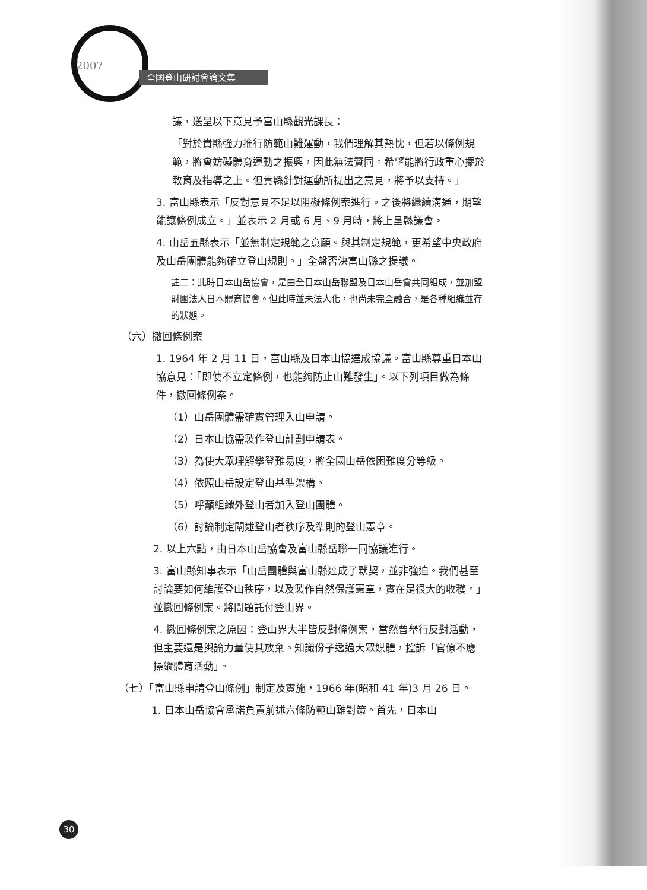2007
全國登山研討會論文集
議，送呈以下意見予富山縣觀光課長：
「對於貴縣強力推行防範山難運動，我們理解其熱忱，但若以條例規範，將會妨礙體育運動之振興，因此無法贊同。希望能將行政重心擺於教育及指導之上。但貴縣針對運動所提出之意見，將予以支持。」
3. 富山縣表示「反對意見不足以阻礙條例案進行。之後將繼續溝通，期望能讓條例成立。」並表示 2 月或 6 月、9 月時，將上呈縣議會。
4. 山岳五縣表示「並無制定規範之意願。與其制定規範，更希望中央政府及山岳團體能夠確立登山規則。」全盤否決富山縣之提議。
註二：此時日本山岳協會，是由全日本山岳聯盟及日本山岳會共同組成，並加盟財團法人日本體育協會。但此時並未法人化，也尚未完全融合，是各種組織並存的狀態。
（六）撤回條例案
1. 1964 年 2 月 11 日，富山縣及日本山協達成協議。富山縣尊重日本山協意見：「即使不立定條例，也能夠防止山難發生」。以下列項目做為條件，撤回條例案。
（1）山岳團體需確實管理入山申請。
（2）日本山協需製作登山計劃申請表。
（3）為使大眾理解攀登難易度，將全國山岳依困難度分等級。
（4）依照山岳設定登山基準架構。
（5）呼籲組織外登山者加入登山團體。
（6）討論制定闡述登山者秩序及準則的登山憲章。
2. 以上六點，由日本山岳協會及富山縣岳聯一同協議進行。
3. 富山縣知事表示「山岳團體與富山縣達成了默契，並非強迫。我們甚至討論要如何維護登山秩序，以及製作自然保護憲章，實在是很大的收穫。」並撤回條例案。將問題託付登山界。
4. 撤回條例案之原因：登山界大半皆反對條例案，當然曾舉行反對活動，但主要還是輿論力量使其放棄。知識份子透過大眾媒體，控訴「官僚不應操縱體育活動」。
（七）「富山縣申請登山條例」制定及實施，1966 年(昭和 41 年)3 月 26 日。
1. 日本山岳協會承諾負責前述六條防範山難對策。首先，日本山
30